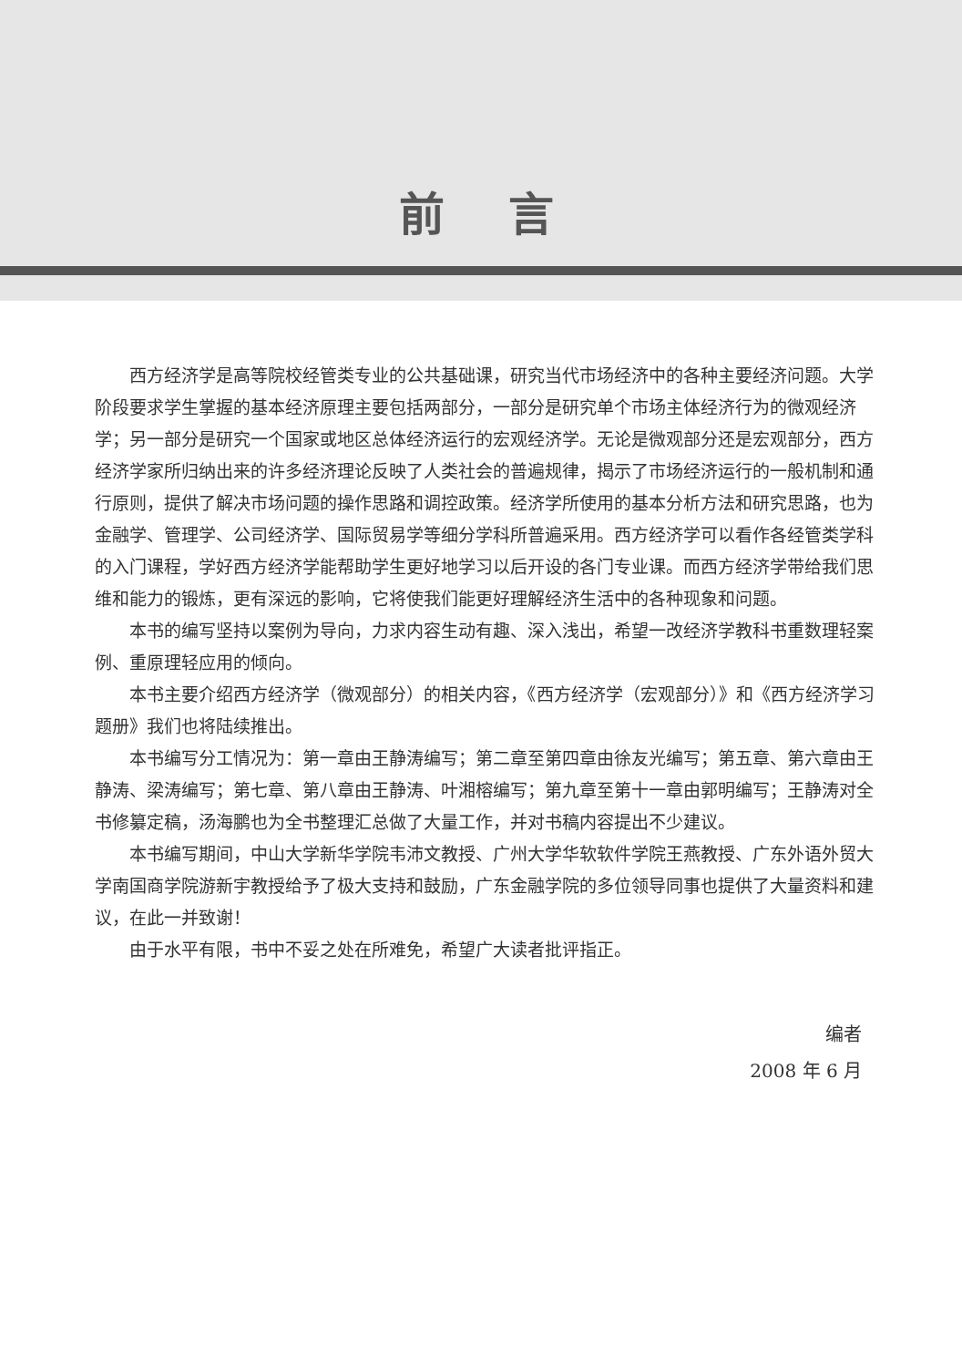前言
西方经济学是高等院校经管类专业的公共基础课，研究当代市场经济中的各种主要经济问题。大学阶段要求学生掌握的基本经济原理主要包括两部分，一部分是研究单个市场主体经济行为的微观经济学；另一部分是研究一个国家或地区总体经济运行的宏观经济学。无论是微观部分还是宏观部分，西方经济学家所归纳出来的许多经济理论反映了人类社会的普遍规律，揭示了市场经济运行的一般机制和通行原则，提供了解决市场问题的操作思路和调控政策。经济学所使用的基本分析方法和研究思路，也为金融学、管理学、公司经济学、国际贸易学等细分学科所普遍采用。西方经济学可以看作各经管类学科的入门课程，学好西方经济学能帮助学生更好地学习以后开设的各门专业课。而西方经济学带给我们思维和能力的锻炼，更有深远的影响，它将使我们能更好理解经济生活中的各种现象和问题。
本书的编写坚持以案例为导向，力求内容生动有趣、深入浅出，希望一改经济学教科书重数理轻案例、重原理轻应用的倾向。
本书主要介绍西方经济学（微观部分）的相关内容，《西方经济学（宏观部分）》和《西方经济学习题册》我们也将陆续推出。
本书编写分工情况为：第一章由王静涛编写；第二章至第四章由徐友光编写；第五章、第六章由王静涛、梁涛编写；第七章、第八章由王静涛、叶湘榕编写；第九章至第十一章由郭明编写；王静涛对全书修纂定稿，汤海鹏也为全书整理汇总做了大量工作，并对书稿内容提出不少建议。
本书编写期间，中山大学新华学院韦沛文教授、广州大学华软软件学院王燕教授、广东外语外贸大学南国商学院游新宇教授给予了极大支持和鼓励，广东金融学院的多位领导同事也提供了大量资料和建议，在此一并致谢！
由于水平有限，书中不妥之处在所难免，希望广大读者批评指正。
编者
2008 年 6 月